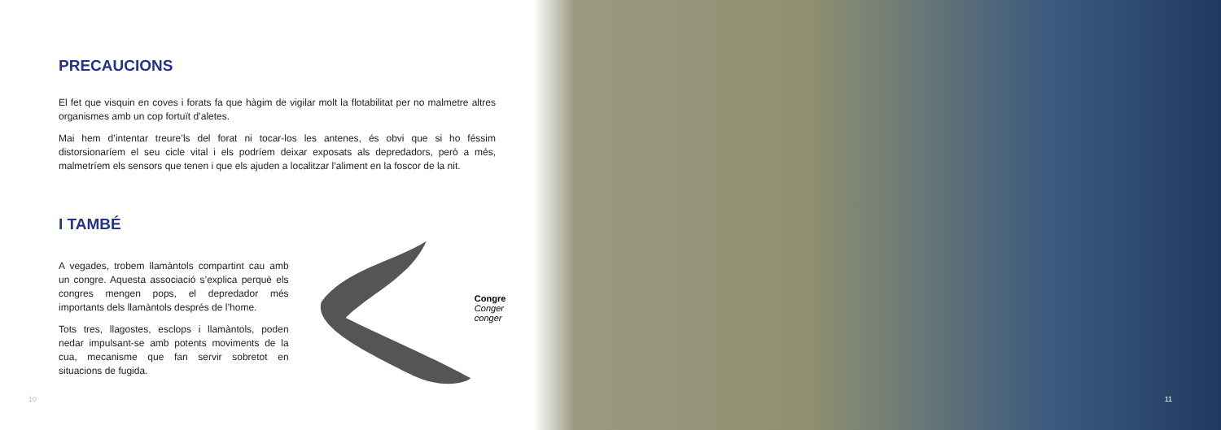PRECAUCIONS
El fet que visquin en coves i forats fa que hàgim de vigilar molt la flotabilitat per no malmetre altres organismes amb un cop fortuït d’aletes.
Mai hem d’intentar treure’ls del forat ni tocar-los les antenes, és obvi que si ho féssim distorsionaríem el seu cicle vital i els podríem deixar exposats als depredadors, però a més, malmetríem els sensors que tenen i que els ajuden a localitzar l’aliment en la foscor de la nit.
I TAMBÉ
A vegades, trobem llamàntols compartint cau amb un congre. Aquesta associació s’explica perquè els congres mengen pops, el depredador més importants dels llamàntols després de l’home.
Tots tres, llagostes, esclops i llamàntols, poden nedar impulsant-se amb potents moviments de la cua, mecanisme que fan servir sobretot en situacions de fugida.
Congre
Conger conger
10
11